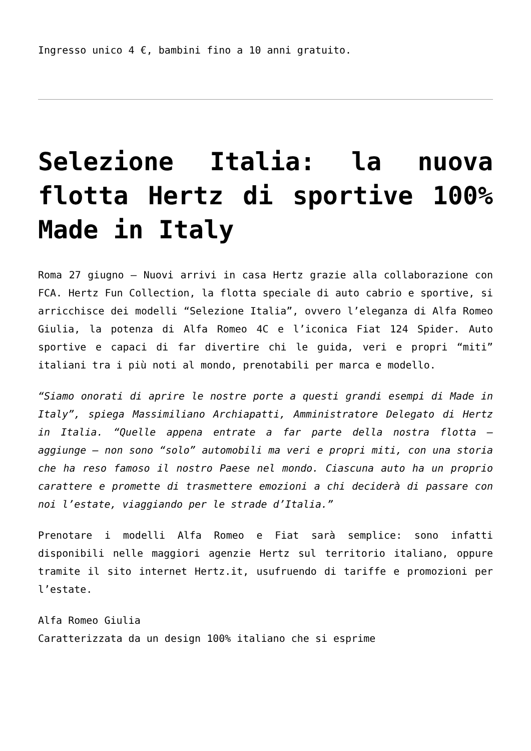Ingresso unico 4 €, bambini fino a 10 anni gratuito.
Selezione Italia: la nuova flotta Hertz di sportive 100% Made in Italy
Roma 27 giugno – Nuovi arrivi in casa Hertz grazie alla collaborazione con FCA. Hertz Fun Collection, la flotta speciale di auto cabrio e sportive, si arricchisce dei modelli “Selezione Italia”, ovvero l’eleganza di Alfa Romeo Giulia, la potenza di Alfa Romeo 4C e l’iconica Fiat 124 Spider. Auto sportive e capaci di far divertire chi le guida, veri e propri “miti” italiani tra i più noti al mondo, prenotabili per marca e modello.
“Siamo onorati di aprire le nostre porte a questi grandi esempi di Made in Italy”, spiega Massimiliano Archiapatti, Amministratore Delegato di Hertz in Italia. “Quelle appena entrate a far parte della nostra flotta – aggiunge – non sono “solo” automobili ma veri e propri miti, con una storia che ha reso famoso il nostro Paese nel mondo. Ciascuna auto ha un proprio carattere e promette di trasmettere emozioni a chi deciderà di passare con noi l’estate, viaggiando per le strade d’Italia.”
Prenotare i modelli Alfa Romeo e Fiat sarà semplice: sono infatti disponibili nelle maggiori agenzie Hertz sul territorio italiano, oppure tramite il sito internet Hertz.it, usufruendo di tariffe e promozioni per l’estate.
Alfa Romeo Giulia
Caratterizzata da un design 100% italiano che si esprime